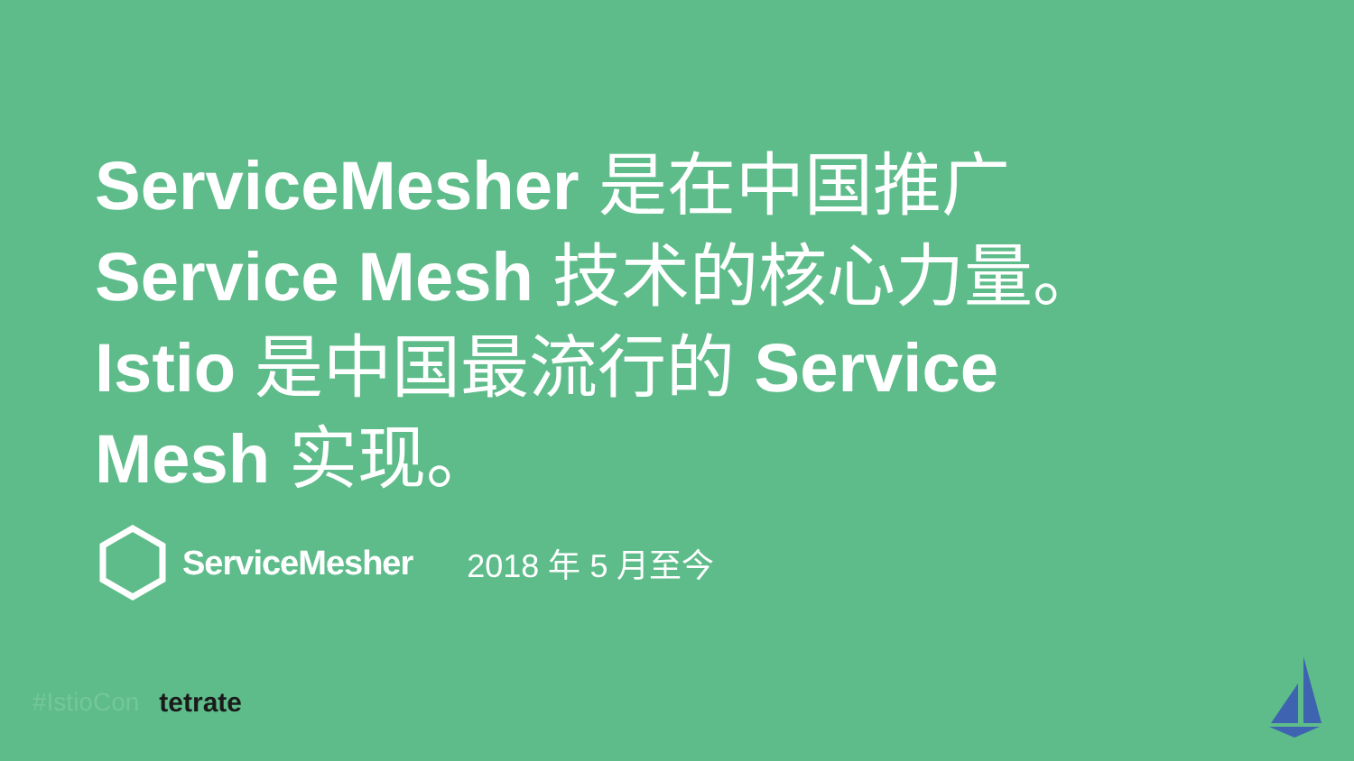ServiceMesher 是在中国推广
Service Mesh 技术的核心力量。
Istio 是中国最流行的 Service
Mesh 实现。
ServiceMesher 2018 年 5 月至今
#IstioCon tetrate